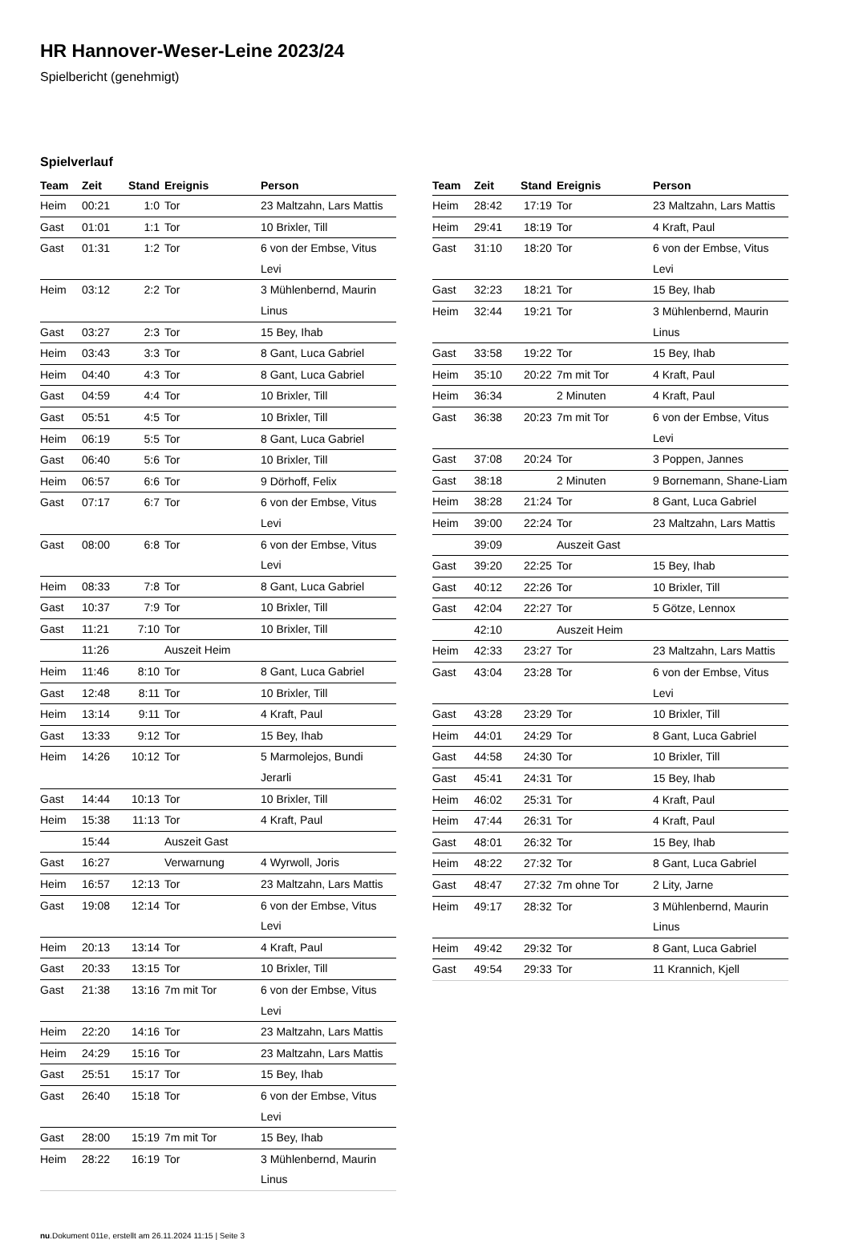HR Hannover-Weser-Leine 2023/24
Spielbericht (genehmigt)
Spielverlauf
| Team | Zeit | Stand | Ereignis | Person |
| --- | --- | --- | --- | --- |
| Heim | 00:21 | 1:0 | Tor | 23 Maltzahn, Lars Mattis |
| Gast | 01:01 | 1:1 | Tor | 10 Brixler, Till |
| Gast | 01:31 | 1:2 | Tor | 6 von der Embse, Vitus Levi |
| Heim | 03:12 | 2:2 | Tor | 3 Mühlenbernd, Maurin Linus |
| Gast | 03:27 | 2:3 | Tor | 15 Bey, Ihab |
| Heim | 03:43 | 3:3 | Tor | 8 Gant, Luca Gabriel |
| Heim | 04:40 | 4:3 | Tor | 8 Gant, Luca Gabriel |
| Gast | 04:59 | 4:4 | Tor | 10 Brixler, Till |
| Gast | 05:51 | 4:5 | Tor | 10 Brixler, Till |
| Heim | 06:19 | 5:5 | Tor | 8 Gant, Luca Gabriel |
| Gast | 06:40 | 5:6 | Tor | 10 Brixler, Till |
| Heim | 06:57 | 6:6 | Tor | 9 Dörhoff, Felix |
| Gast | 07:17 | 6:7 | Tor | 6 von der Embse, Vitus Levi |
| Gast | 08:00 | 6:8 | Tor | 6 von der Embse, Vitus Levi |
| Heim | 08:33 | 7:8 | Tor | 8 Gant, Luca Gabriel |
| Gast | 10:37 | 7:9 | Tor | 10 Brixler, Till |
| Gast | 11:21 | 7:10 | Tor | 10 Brixler, Till |
| | 11:26 | | Auszeit Heim | |
| Heim | 11:46 | 8:10 | Tor | 8 Gant, Luca Gabriel |
| Gast | 12:48 | 8:11 | Tor | 10 Brixler, Till |
| Heim | 13:14 | 9:11 | Tor | 4 Kraft, Paul |
| Gast | 13:33 | 9:12 | Tor | 15 Bey, Ihab |
| Heim | 14:26 | 10:12 | Tor | 5 Marmolejos, Bundi Jerarli |
| Gast | 14:44 | 10:13 | Tor | 10 Brixler, Till |
| Heim | 15:38 | 11:13 | Tor | 4 Kraft, Paul |
| | 15:44 | | Auszeit Gast | |
| Gast | 16:27 | | Verwarnung | 4 Wyrwoll, Joris |
| Heim | 16:57 | 12:13 | Tor | 23 Maltzahn, Lars Mattis |
| Gast | 19:08 | 12:14 | Tor | 6 von der Embse, Vitus Levi |
| Heim | 20:13 | 13:14 | Tor | 4 Kraft, Paul |
| Gast | 20:33 | 13:15 | Tor | 10 Brixler, Till |
| Gast | 21:38 | 13:16 | 7m mit Tor | 6 von der Embse, Vitus Levi |
| Heim | 22:20 | 14:16 | Tor | 23 Maltzahn, Lars Mattis |
| Heim | 24:29 | 15:16 | Tor | 23 Maltzahn, Lars Mattis |
| Gast | 25:51 | 15:17 | Tor | 15 Bey, Ihab |
| Gast | 26:40 | 15:18 | Tor | 6 von der Embse, Vitus Levi |
| Gast | 28:00 | 15:19 | 7m mit Tor | 15 Bey, Ihab |
| Heim | 28:22 | 16:19 | Tor | 3 Mühlenbernd, Maurin Linus |
| Team | Zeit | Stand | Ereignis | Person |
| --- | --- | --- | --- | --- |
| Heim | 28:42 | 17:19 | Tor | 23 Maltzahn, Lars Mattis |
| Heim | 29:41 | 18:19 | Tor | 4 Kraft, Paul |
| Gast | 31:10 | 18:20 | Tor | 6 von der Embse, Vitus Levi |
| Gast | 32:23 | 18:21 | Tor | 15 Bey, Ihab |
| Heim | 32:44 | 19:21 | Tor | 3 Mühlenbernd, Maurin Linus |
| Gast | 33:58 | 19:22 | Tor | 15 Bey, Ihab |
| Heim | 35:10 | 20:22 | 7m mit Tor | 4 Kraft, Paul |
| Heim | 36:34 | | 2 Minuten | 4 Kraft, Paul |
| Gast | 36:38 | 20:23 | 7m mit Tor | 6 von der Embse, Vitus Levi |
| Gast | 37:08 | 20:24 | Tor | 3 Poppen, Jannes |
| Gast | 38:18 | | 2 Minuten | 9 Bornemann, Shane-Liam |
| Heim | 38:28 | 21:24 | Tor | 8 Gant, Luca Gabriel |
| Heim | 39:00 | 22:24 | Tor | 23 Maltzahn, Lars Mattis |
| | 39:09 | | Auszeit Gast | |
| Gast | 39:20 | 22:25 | Tor | 15 Bey, Ihab |
| Gast | 40:12 | 22:26 | Tor | 10 Brixler, Till |
| Gast | 42:04 | 22:27 | Tor | 5 Götze, Lennox |
| | 42:10 | | Auszeit Heim | |
| Heim | 42:33 | 23:27 | Tor | 23 Maltzahn, Lars Mattis |
| Gast | 43:04 | 23:28 | Tor | 6 von der Embse, Vitus Levi |
| Gast | 43:28 | 23:29 | Tor | 10 Brixler, Till |
| Heim | 44:01 | 24:29 | Tor | 8 Gant, Luca Gabriel |
| Gast | 44:58 | 24:30 | Tor | 10 Brixler, Till |
| Gast | 45:41 | 24:31 | Tor | 15 Bey, Ihab |
| Heim | 46:02 | 25:31 | Tor | 4 Kraft, Paul |
| Heim | 47:44 | 26:31 | Tor | 4 Kraft, Paul |
| Gast | 48:01 | 26:32 | Tor | 15 Bey, Ihab |
| Heim | 48:22 | 27:32 | Tor | 8 Gant, Luca Gabriel |
| Gast | 48:47 | 27:32 | 7m ohne Tor | 2 Lity, Jarne |
| Heim | 49:17 | 28:32 | Tor | 3 Mühlenbernd, Maurin Linus |
| Heim | 49:42 | 29:32 | Tor | 8 Gant, Luca Gabriel |
| Gast | 49:54 | 29:33 | Tor | 11 Krannich, Kjell |
nu.Dokument 011e, erstellt am 26.11.2024 11:15 | Seite 3